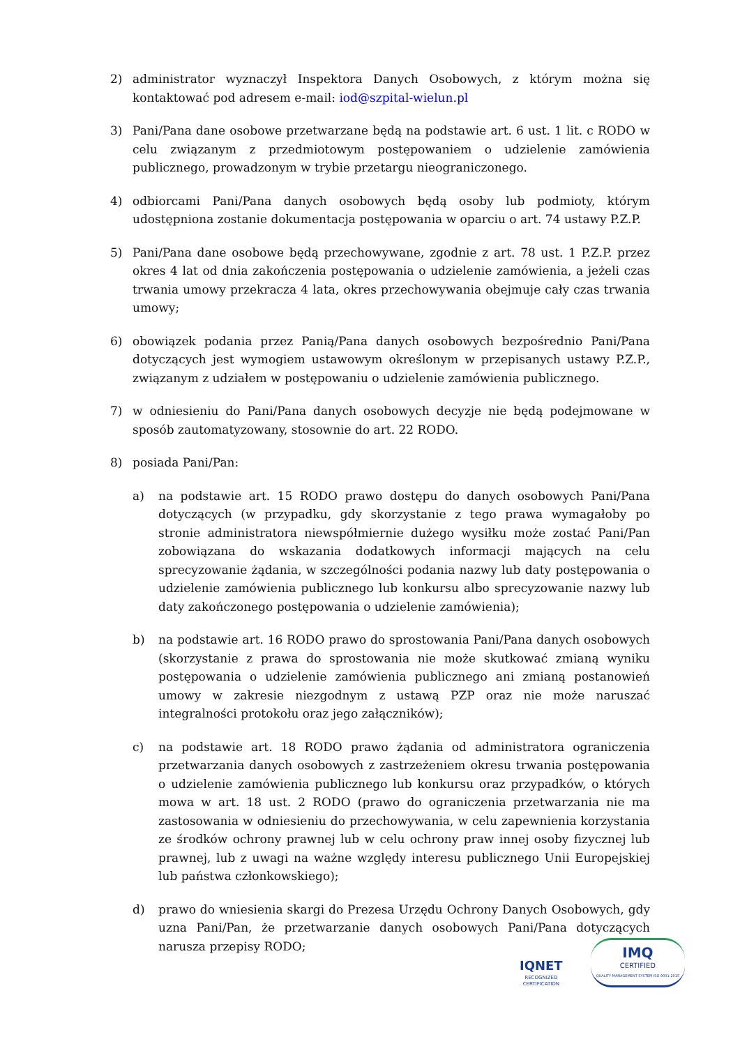2) administrator wyznaczył Inspektora Danych Osobowych, z którym można się kontaktować pod adresem e-mail: iod@szpital-wielun.pl
3) Pani/Pana dane osobowe przetwarzane będą na podstawie art. 6 ust. 1 lit. c RODO w celu związanym z przedmiotowym postępowaniem o udzielenie zamówienia publicznego, prowadzonym w trybie przetargu nieograniczonego.
4) odbiorcami Pani/Pana danych osobowych będą osoby lub podmioty, którym udostępniona zostanie dokumentacja postępowania w oparciu o art. 74 ustawy P.Z.P.
5) Pani/Pana dane osobowe będą przechowywane, zgodnie z art. 78 ust. 1 P.Z.P. przez okres 4 lat od dnia zakończenia postępowania o udzielenie zamówienia, a jeżeli czas trwania umowy przekracza 4 lata, okres przechowywania obejmuje cały czas trwania umowy;
6) obowiązek podania przez Panią/Pana danych osobowych bezpośrednio Pani/Pana dotyczących jest wymogiem ustawowym określonym w przepisanych ustawy P.Z.P., związanym z udziałem w postępowaniu o udzielenie zamówienia publicznego.
7) w odniesieniu do Pani/Pana danych osobowych decyzje nie będą podejmowane w sposób zautomatyzowany, stosownie do art. 22 RODO.
8) posiada Pani/Pan:
a) na podstawie art. 15 RODO prawo dostępu do danych osobowych Pani/Pana dotyczących (w przypadku, gdy skorzystanie z tego prawa wymagałoby po stronie administratora niewspółmiernie dużego wysiłku może zostać Pani/Pan zobowiązana do wskazania dodatkowych informacji mających na celu sprecyzowanie żądania, w szczególności podania nazwy lub daty postępowania o udzielenie zamówienia publicznego lub konkursu albo sprecyzowanie nazwy lub daty zakończonego postępowania o udzielenie zamówienia);
b) na podstawie art. 16 RODO prawo do sprostowania Pani/Pana danych osobowych (skorzystanie z prawa do sprostowania nie może skutkować zmianą wyniku postępowania o udzielenie zamówienia publicznego ani zmianą postanowień umowy w zakresie niezgodnym z ustawą PZP oraz nie może naruszać integralności protokołu oraz jego załączników);
c) na podstawie art. 18 RODO prawo żądania od administratora ograniczenia przetwarzania danych osobowych z zastrzeżeniem okresu trwania postępowania o udzielenie zamówienia publicznego lub konkursu oraz przypadków, o których mowa w art. 18 ust. 2 RODO (prawo do ograniczenia przetwarzania nie ma zastosowania w odniesieniu do przechowywania, w celu zapewnienia korzystania ze środków ochrony prawnej lub w celu ochrony praw innej osoby fizycznej lub prawnej, lub z uwagi na ważne względy interesu publicznego Unii Europejskiej lub państwa członkowskiego);
d) prawo do wniesienia skargi do Prezesa Urzędu Ochrony Danych Osobowych, gdy uzna Pani/Pan, że przetwarzanie danych osobowych Pani/Pana dotyczących narusza przepisy RODO;
IQNET
RECOGNIZED
CERTIFICATION
IMQ
CERTIFIED
QUALITY MANAGEMENT SYSTEM ISO 9001:2015